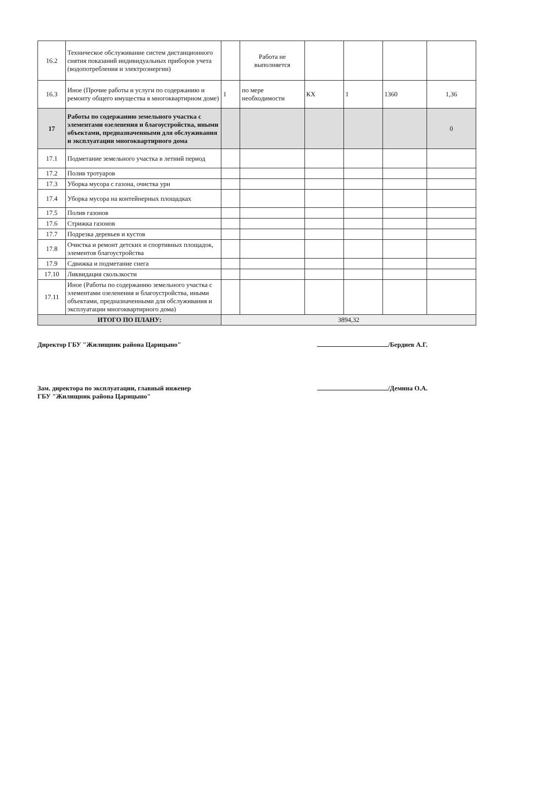| 16.2 | Техническое обслуживание систем дистанционного снятия показаний индивидуальных приборов учета (водопотребления и электроэнергии) | | Работа не выполняется | | | | |
| 16.3 | Иное (Прочие работы и услуги по содержанию и ремонту общего имущества в многоквартирном доме) | 1 | по мере необходимости | КХ | 1 | 1360 | 1,36 |
| 17 | Работы по содержанию земельного участка с элементами озеленения и благоустройства, иными объектами, предназначенными для обслуживания и эксплуатации многоквартирного дома | | | | | | 0 |
| 17.1 | Подметание земельного участка в летний период | | | | | | |
| 17.2 | Полив тротуаров | | | | | | |
| 17.3 | Уборка мусора с газона, очистка урн | | | | | | |
| 17.4 | Уборка мусора на контейнерных площадках | | | | | | |
| 17.5 | Полив газонов | | | | | | |
| 17.6 | Стрижка газонов | | | | | | |
| 17.7 | Подрезка деревьев и кустов | | | | | | |
| 17.8 | Очистка и ремонт детских и спортивных площадок, элементов благоустройства | | | | | | |
| 17.9 | Сдвижка и подметание снега | | | | | | |
| 17.10 | Ликвидация скользкости | | | | | | |
| 17.11 | Иное (Работы по содержанию земельного участка с элементами озеленения и благоустройства, иными объектами, предназначенными для обслуживания и эксплуатации многоквартирного дома) | | | | | | |
| ИТОГО ПО ПЛАНУ: | | 3894,32 | | | | | |
Директор ГБУ "Жилищник района Царицыно" /Бердиев А.Г.
Зам. директора по эксплуатации, главный инженер
ГБУ "Жилищник района Царицыно" /Демина О.А.